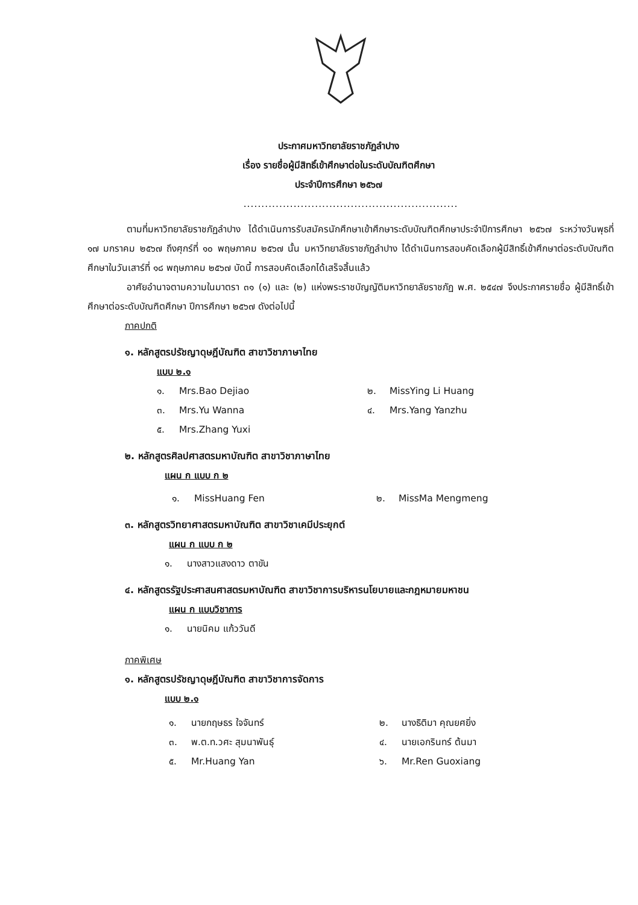ประกาศมหาวิทยาลัยราชภัฏลำปาง
เรื่อง รายชื่อผู้มีสิทธิ์เข้าศึกษาต่อในระดับบัณฑิตศึกษา
ประจำปีการศึกษา ๒๕๖๗
............................................................
ตามที่มหาวิทยาลัยราชภัฏลำปาง ได้ดำเนินการรับสมัครนักศึกษาเข้าศึกษาระดับบัณฑิตศึกษาประจำปีการศึกษา ๒๕๖๗ ระหว่างวันพุธที่ ๑๗ มกราคม ๒๕๖๗ ถึงศุกร์ที่ ๑๐ พฤษภาคม ๒๕๖๗ นั้น มหาวิทยาลัยราชภัฏลำปาง ได้ดำเนินการสอบคัดเลือกผู้มีสิทธิ์เข้าศึกษาต่อระดับบัณฑิตศึกษาในวันเสาร์ที่ ๑๘ พฤษภาคม ๒๕๖๗ บัดนี้ การสอบคัดเลือกได้เสร็จสิ้นแล้ว
อาศัยอำนาจตามความในมาตรา ๓๑ (๑) และ (๒) แห่งพระราชบัญญัติมหาวิทยาลัยราชภัฏ พ.ศ. ๒๕๔๗ จึงประกาศรายชื่อ ผู้มีสิทธิ์เข้าศึกษาต่อระดับบัณฑิตศึกษา ปีการศึกษา ๒๕๖๗ ดังต่อไปนี้
ภาคปกติ
๑. หลักสูตรปรัชญาดุษฎีบัณฑิต สาขาวิชาภาษาไทย
แบบ ๒.๑
| ๑. | Mrs.Bao Dejiao | ๒. | MissYing Li Huang |
| ๓. | Mrs.Yu Wanna | ๔. | Mrs.Yang Yanzhu |
| ๕. | Mrs.Zhang Yuxi | | |
๒. หลักสูตรศิลปศาสตรมหาบัณฑิต สาขาวิชาภาษาไทย
แผน ก แบบ ก ๒
| ๑. | MissHuang Fen | ๒. | MissMa Mengmeng |
๓. หลักสูตรวิทยาศาสตรมหาบัณฑิต สาขาวิชาเคมีประยุกต์
แผน ก แบบ ก ๒
| ๑. | นางสาวแสงดาว ตาขัน |
๔. หลักสูตรรัฐประศาสนศาสตรมหาบัณฑิต สาขาวิชาการบริหารนโยบายและกฎหมายมหาชน
แผน ก แบบวิชาการ
| ๑. | นายนิคม แก้ววันดี |
ภาคพิเศษ
๑. หลักสูตรปรัชญาดุษฎีบัณฑิต สาขาวิชาการจัดการ
แบบ ๒.๑
| ๑. | นายกฤษธร ใจจันทร์ | ๒. | นางธิติมา คุณยศยิ่ง |
| ๓. | พ.ต.ท.วศะ สุมนาพันธุ์ | ๔. | นายเอกรินทร์ ต้นมา |
| ๕. | Mr.Huang Yan | ๖. | Mr.Ren Guoxiang |